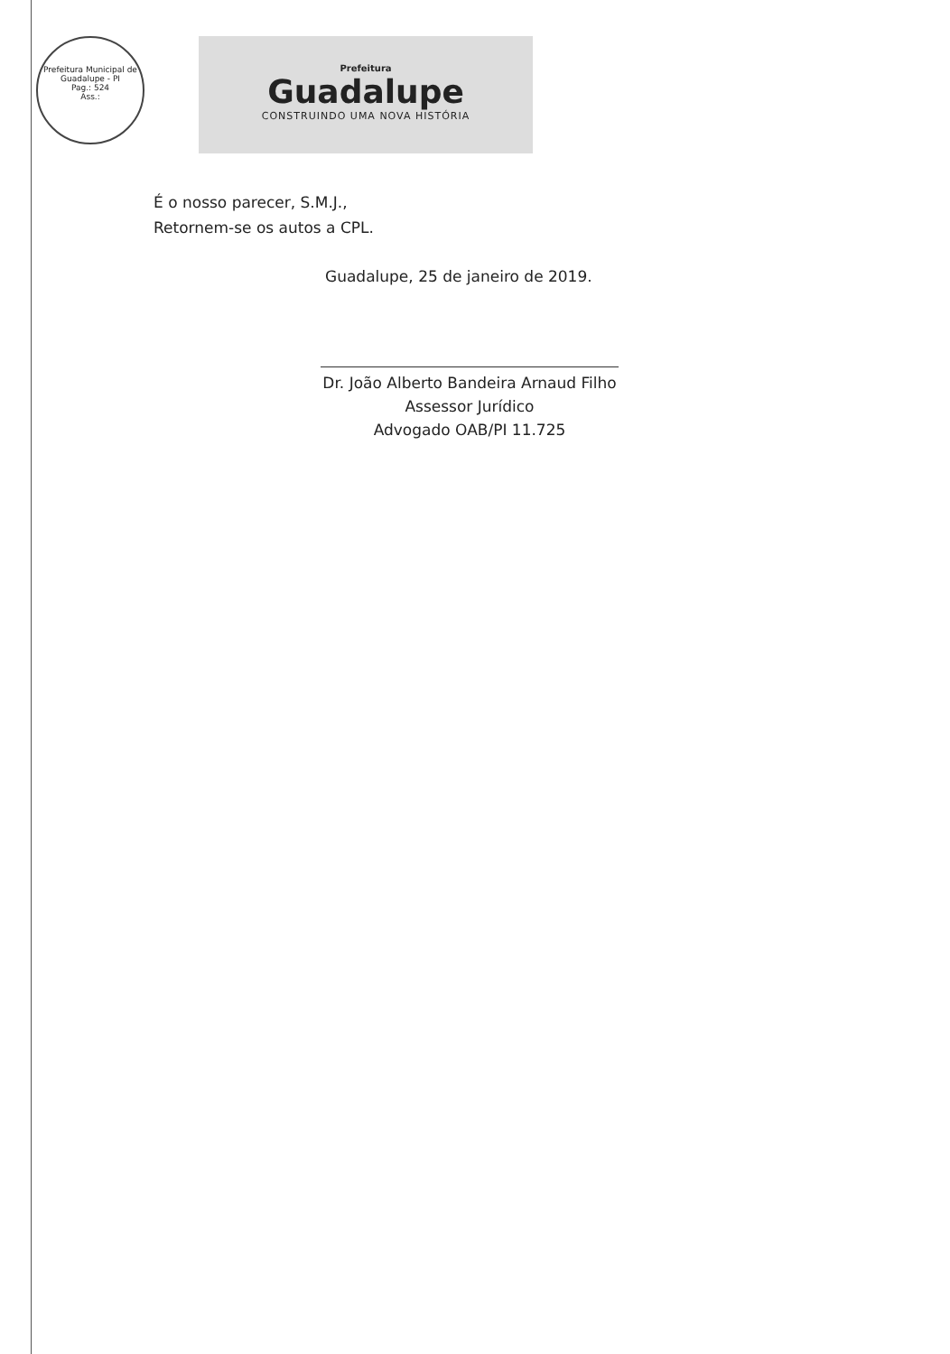Prefeitura Municipal de Guadalupe - PI
Pag.: 524
Ass.:
Prefeitura
Guadalupe
CONSTRUINDO UMA NOVA HISTÓRIA
É o nosso parecer, S.M.J.,
Retornem-se os autos a CPL.
Guadalupe, 25 de janeiro de 2019.
Dr. João Alberto Bandeira Arnaud Filho
Assessor Jurídico
Advogado OAB/PI 11.725